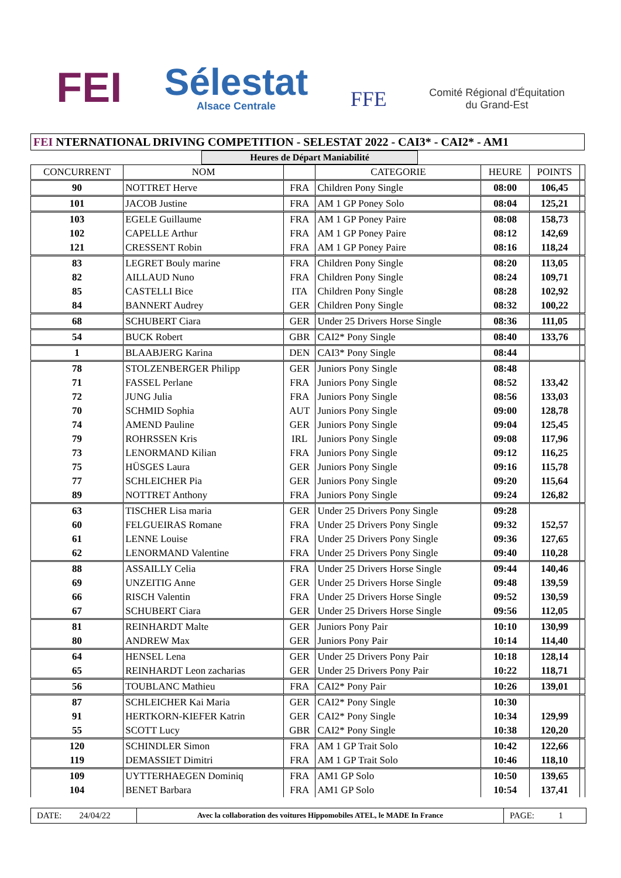FEI
Sélestat
Alsace Centrale
FFE
Comité Régional d'Équitation
du Grand-Est
FEI NTERNATIONAL DRIVING COMPETITION - SELESTAT 2022 - CAI3* - CAI2* - AM1
Heures de Départ Maniabilité
| CONCURRENT | NOM | | CATEGORIE | HEURE | POINTS | |
| --- | --- | --- | --- | --- | --- | --- |
| 90 | NOTTRET Herve | FRA | Children Pony Single | 08:00 | 106,45 | |
| 101 | JACOB Justine | FRA | AM 1 GP Poney Solo | 08:04 | 125,21 | |
| 103 | EGELE Guillaume | FRA | AM 1 GP Poney Paire | 08:08 | 158,73 | |
| 102 | CAPELLE Arthur | FRA | AM 1 GP Poney Paire | 08:12 | 142,69 | |
| 121 | CRESSENT Robin | FRA | AM 1 GP Poney Paire | 08:16 | 118,24 | |
| 83 | LEGRET Bouly marine | FRA | Children Pony Single | 08:20 | 113,05 | |
| 82 | AILLAUD Nuno | FRA | Children Pony Single | 08:24 | 109,71 | |
| 85 | CASTELLI Bice | ITA | Children Pony Single | 08:28 | 102,92 | |
| 84 | BANNERT Audrey | GER | Children Pony Single | 08:32 | 100,22 | |
| 68 | SCHUBERT Ciara | GER | Under 25 Drivers Horse Single | 08:36 | 111,05 | |
| 54 | BUCK Robert | GBR | CAI2* Pony Single | 08:40 | 133,76 | |
| 1 | BLAABJERG Karina | DEN | CAI3* Pony Single | 08:44 | | |
| 78 | STOLZENBERGER Philipp | GER | Juniors Pony Single | 08:48 | | |
| 71 | FASSEL Perlane | FRA | Juniors Pony Single | 08:52 | 133,42 | |
| 72 | JUNG Julia | FRA | Juniors Pony Single | 08:56 | 133,03 | |
| 70 | SCHMID Sophia | AUT | Juniors Pony Single | 09:00 | 128,78 | |
| 74 | AMEND Pauline | GER | Juniors Pony Single | 09:04 | 125,45 | |
| 79 | ROHRSSEN Kris | IRL | Juniors Pony Single | 09:08 | 117,96 | |
| 73 | LENORMAND Kilian | FRA | Juniors Pony Single | 09:12 | 116,25 | |
| 75 | HÜSGES Laura | GER | Juniors Pony Single | 09:16 | 115,78 | |
| 77 | SCHLEICHER Pia | GER | Juniors Pony Single | 09:20 | 115,64 | |
| 89 | NOTTRET Anthony | FRA | Juniors Pony Single | 09:24 | 126,82 | |
| 63 | TISCHER Lisa maria | GER | Under 25 Drivers Pony Single | 09:28 | | |
| 60 | FELGUEIRAS Romane | FRA | Under 25 Drivers Pony Single | 09:32 | 152,57 | |
| 61 | LENNE Louise | FRA | Under 25 Drivers Pony Single | 09:36 | 127,65 | |
| 62 | LENORMAND Valentine | FRA | Under 25 Drivers Pony Single | 09:40 | 110,28 | |
| 88 | ASSAILLY Celia | FRA | Under 25 Drivers Horse Single | 09:44 | 140,46 | |
| 69 | UNZEITIG Anne | GER | Under 25 Drivers Horse Single | 09:48 | 139,59 | |
| 66 | RISCH Valentin | FRA | Under 25 Drivers Horse Single | 09:52 | 130,59 | |
| 67 | SCHUBERT Ciara | GER | Under 25 Drivers Horse Single | 09:56 | 112,05 | |
| 81 | REINHARDT Malte | GER | Juniors Pony Pair | 10:10 | 130,99 | |
| 80 | ANDREW Max | GER | Juniors Pony Pair | 10:14 | 114,40 | |
| 64 | HENSEL Lena | GER | Under 25 Drivers Pony Pair | 10:18 | 128,14 | |
| 65 | REINHARDT Leon zacharias | GER | Under 25 Drivers Pony Pair | 10:22 | 118,71 | |
| 56 | TOUBLANC Mathieu | FRA | CAI2* Pony Pair | 10:26 | 139,01 | |
| 87 | SCHLEICHER Kai Maria | GER | CAI2* Pony Single | 10:30 | | |
| 91 | HERTKORN-KIEFER Katrin | GER | CAI2* Pony Single | 10:34 | 129,99 | |
| 55 | SCOTT Lucy | GBR | CAI2* Pony Single | 10:38 | 120,20 | |
| 120 | SCHINDLER Simon | FRA | AM 1 GP Trait Solo | 10:42 | 122,66 | |
| 119 | DEMASSIET Dimitri | FRA | AM 1 GP Trait Solo | 10:46 | 118,10 | |
| 109 | UYTTERHAEGEN Dominiq | FRA | AM1 GP Solo | 10:50 | 139,65 | |
| 104 | BENET Barbara | FRA | AM1 GP Solo | 10:54 | 137,41 | |
DATE: 24/04/22
Avec la collaboration des voitures Hippomobiles ATEL, le MADE In France
PAGE: 1